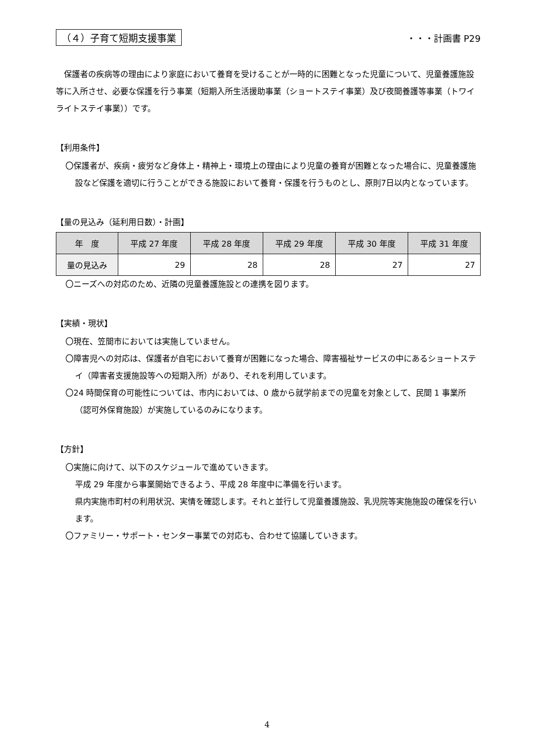（４）子育て短期支援事業 ・・・計画書 P29
保護者の疾病等の理由により家庭において養育を受けることが一時的に困難となった児童について、児童養護施設等に入所させ、必要な保護を行う事業（短期入所生活援助事業（ショートステイ事業）及び夜間養護等事業（トワイライトステイ事業））です。
【利用条件】
〇保護者が、疾病・疲労など身体上・精神上・環境上の理由により児童の養育が困難となった場合に、児童養護施設など保護を適切に行うことができる施設において養育・保護を行うものとし、原則7日以内となっています。
【量の見込み（延利用日数）・計画】
| 年 度 | 平成 27 年度 | 平成 28 年度 | 平成 29 年度 | 平成 30 年度 | 平成 31 年度 |
| --- | --- | --- | --- | --- | --- |
| 量の見込み | 29 | 28 | 28 | 27 | 27 |
〇ニーズへの対応のため、近隣の児童養護施設との連携を図ります。
【実績・現状】
〇現在、笠間市においては実施していません。
〇障害児への対応は、保護者が自宅において養育が困難になった場合、障害福祉サービスの中にあるショートステイ（障害者支援施設等への短期入所）があり、それを利用しています。
〇24 時間保育の可能性については、市内においては、0 歳から就学前までの児童を対象として、民間 1 事業所（認可外保育施設）が実施しているのみになります。
【方針】
〇実施に向けて、以下のスケジュールで進めていきます。
平成 29 年度から事業開始できるよう、平成 28 年度中に準備を行います。
県内実施市町村の利用状況、実情を確認します。それと並行して児童養護施設、乳児院等実施施設の確保を行います。
〇ファミリー・サポート・センター事業での対応も、合わせて協議していきます。
4